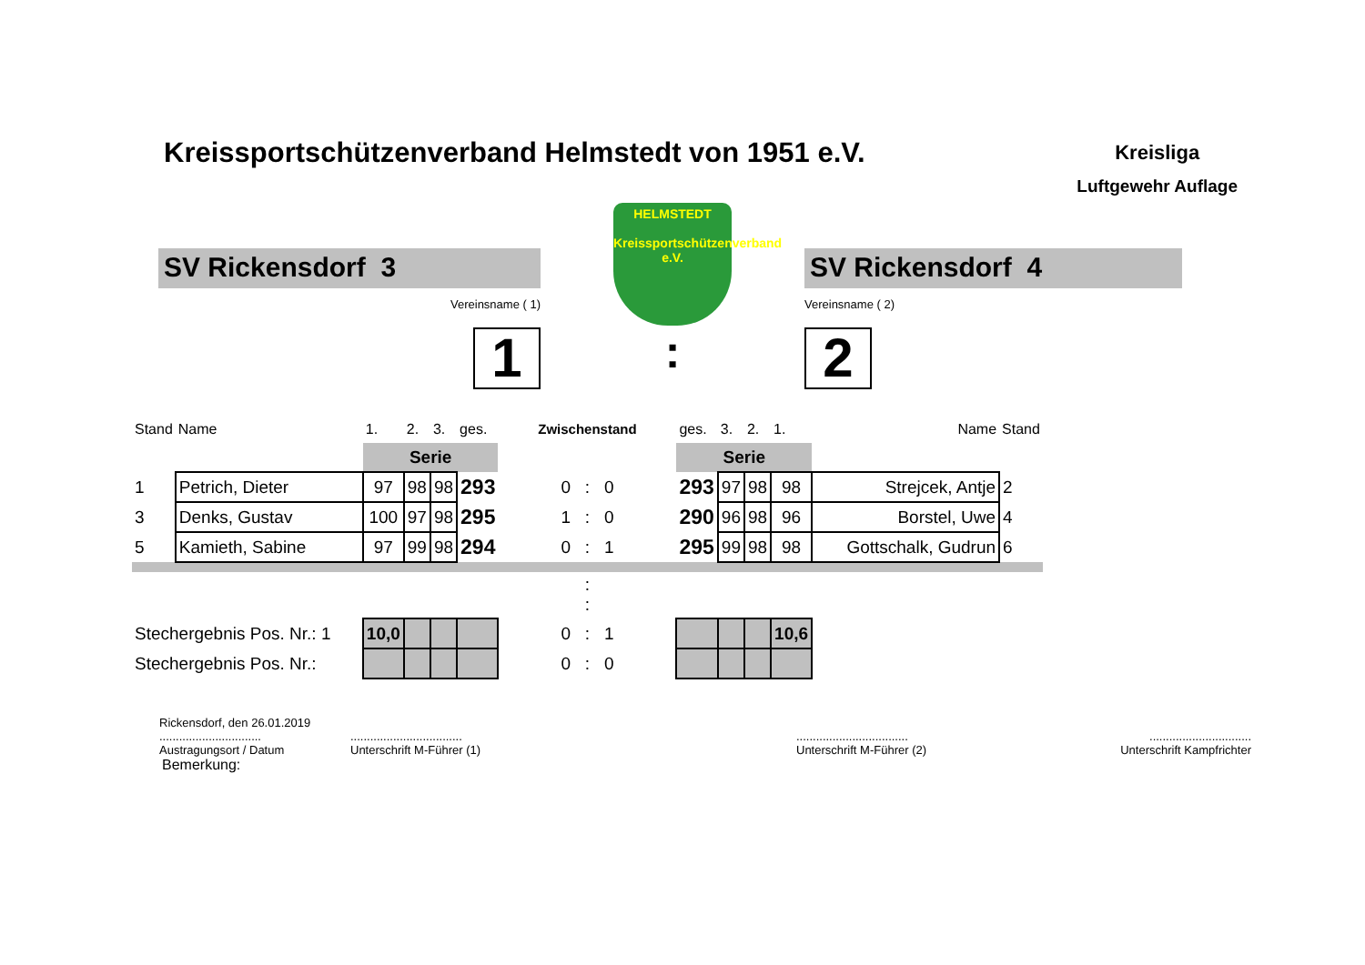Kreissportschützenverband Helmstedt von 1951 e.V.
Kreisliga
Luftgewehr Auflage
SV Rickensdorf 3
Vereinsname ( 1)
1
HELMSTEDT
Kreissportschützenverband e.V.
:
SV Rickensdorf 4
Vereinsname ( 2)
2
| Stand | Name | 1. | 2. | 3. | ges. | Zwischenstand | ges. | 3. | 2. | 1. | Name | Stand |
| | | Serie | | | | | Serie | | | | | |
| 1 | Petrich, Dieter | 97 | 98 | 98 | 293 | 0 : 0 | 293 | 97 | 98 | 98 | Strejcek, Antje | 2 |
| 3 | Denks, Gustav | 100 | 97 | 98 | 295 | 1 : 0 | 290 | 96 | 98 | 96 | Borstel, Uwe | 4 |
| 5 | Kamieth, Sabine | 97 | 99 | 98 | 294 | 0 : 1 | 295 | 99 | 98 | 98 | Gottschalk, Gudrun | 6 |
| : : | | | | | | | | | | | | |
| Stechergebnis Pos. Nr.: 1 | | 10,0 | | | | 0 : 1 | | | | 10,6 | | |
| Stechergebnis Pos. Nr.: | | | | | | 0 : 0 | | | | | | |
Rickensdorf, den 26.01.2019
...............................
Austragungsort / Datum
..................................
Unterschrift M-Führer (1)
..................................
Unterschrift M-Führer (2)
...............................
Unterschrift Kampfrichter
Bemerkung: